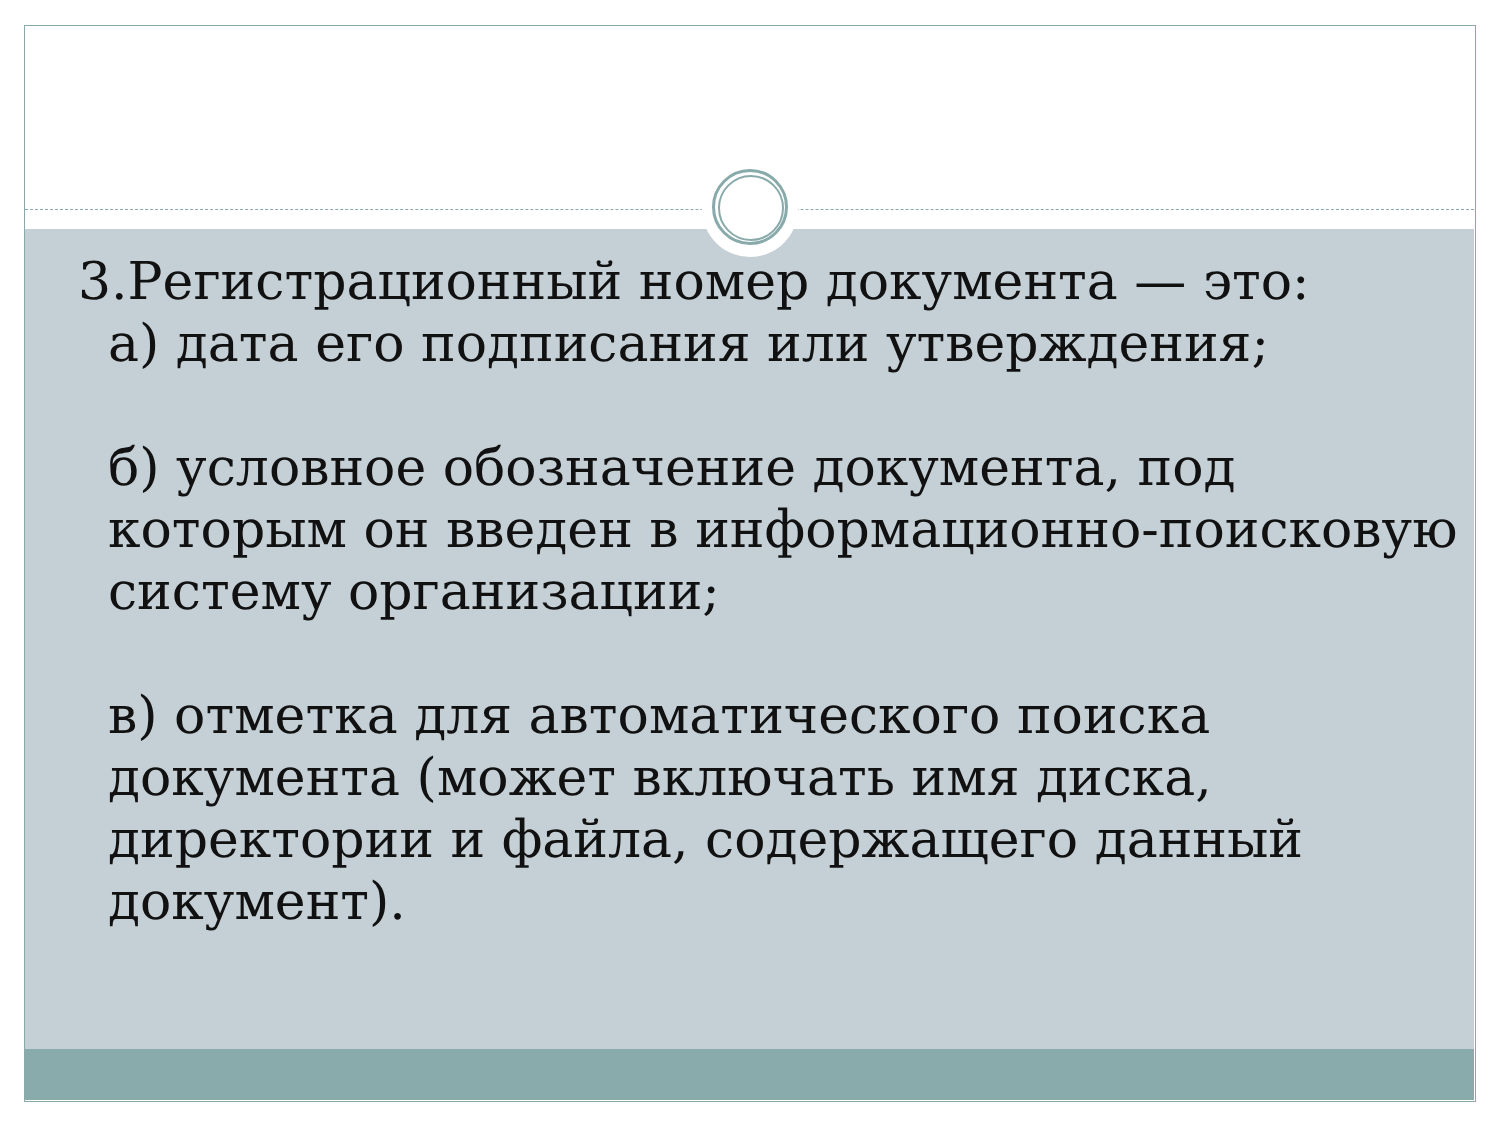3.Регистрационный номер документа — это:
а) дата его подписания или утверждения;
б) условное обозначение документа, под которым он введен в информационно-поисковую систему организации;
в) отметка для автоматического поиска документа (может включать имя диска, директории и файла, содержащего данный документ).